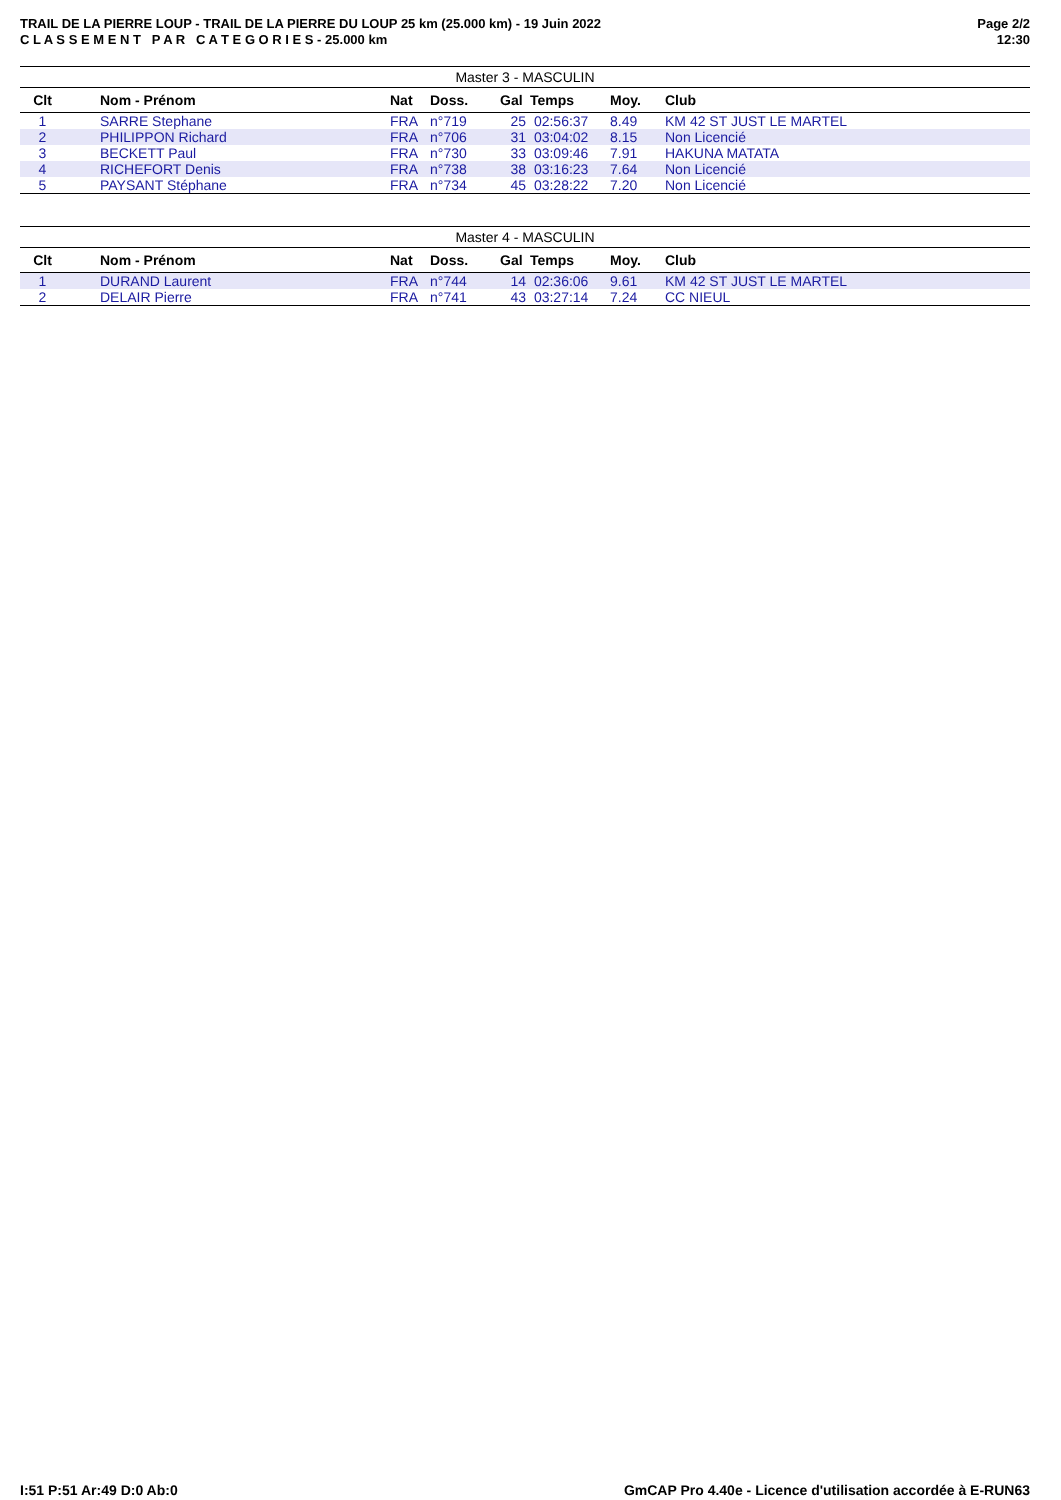TRAIL DE LA PIERRE LOUP - TRAIL DE LA PIERRE DU LOUP 25 km (25.000 km) - 19 Juin 2022
C L A S S E M E N T P A R C A T E G O R I E S - 25.000 km
Page 2/2
12:30
| Master 3 - MASCULIN | | | | | | | |
| Clt | Nom - Prénom | Nat | Doss. | Gal | Temps | Moy. | Club |
| 1 | SARRE Stephane | FRA | n°719 | 25 | 02:56:37 | 8.49 | KM 42 ST JUST LE MARTEL |
| 2 | PHILIPPON Richard | FRA | n°706 | 31 | 03:04:02 | 8.15 | Non Licencié |
| 3 | BECKETT Paul | FRA | n°730 | 33 | 03:09:46 | 7.91 | HAKUNA MATATA |
| 4 | RICHEFORT Denis | FRA | n°738 | 38 | 03:16:23 | 7.64 | Non Licencié |
| 5 | PAYSANT Stéphane | FRA | n°734 | 45 | 03:28:22 | 7.20 | Non Licencié |
| Master 4 - MASCULIN | | | | | | | |
| Clt | Nom - Prénom | Nat | Doss. | Gal | Temps | Moy. | Club |
| 1 | DURAND Laurent | FRA | n°744 | 14 | 02:36:06 | 9.61 | KM 42 ST JUST LE MARTEL |
| 2 | DELAIR Pierre | FRA | n°741 | 43 | 03:27:14 | 7.24 | CC NIEUL |
I:51 P:51 Ar:49 D:0 Ab:0 GmCAP Pro 4.40e - Licence d'utilisation accordée à E-RUN63